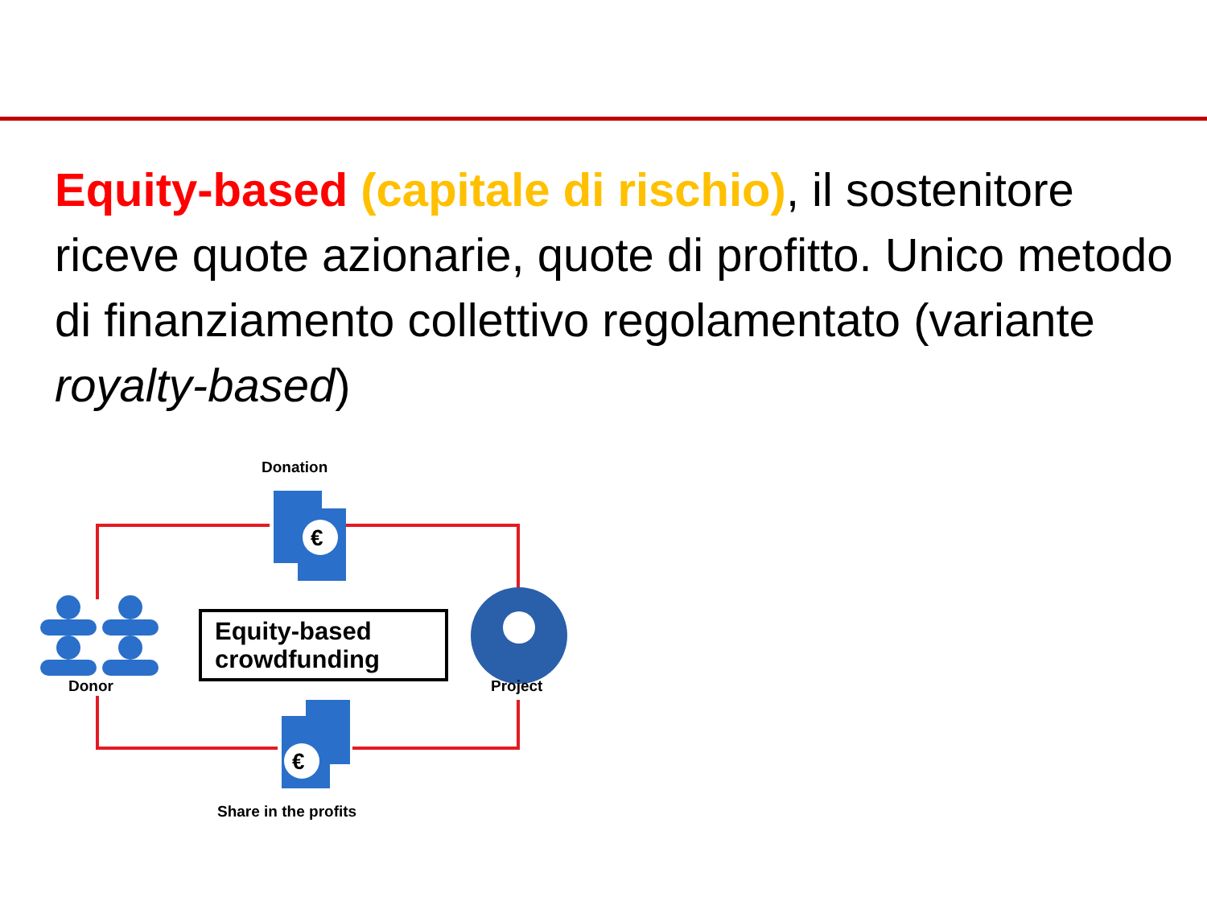Equity-based (capitale di rischio), il sostenitore riceve quote azionarie, quote di profitto. Unico metodo di finanziamento collettivo regolamentato (variante royalty-based)
€
€
Donation
Donor Project
Share in the profits
Equity-based
crowdfunding